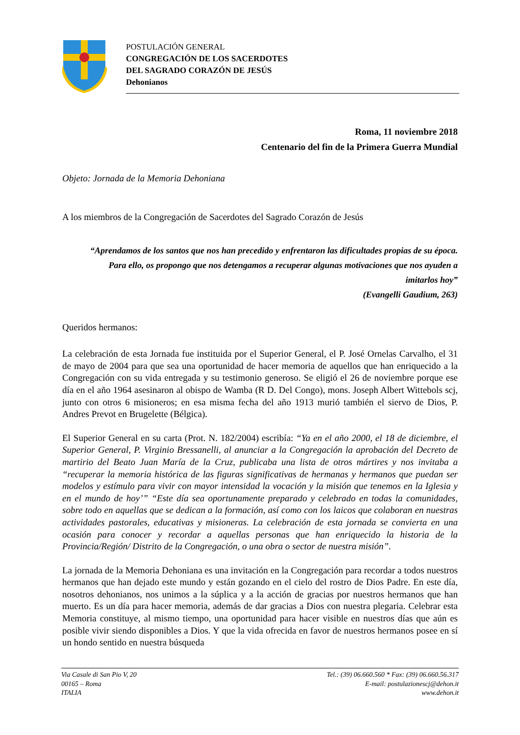POSTULACIÓN GENERAL
CONGREGACIÓN DE LOS SACERDOTES
DEL SAGRADO CORAZÓN DE JESÚS
Dehonianos
Roma, 11 noviembre 2018
Centenario del fin de la Primera Guerra Mundial
Objeto: Jornada de la Memoria Dehoniana
A los miembros de la Congregación de Sacerdotes del Sagrado Corazón de Jesús
“Aprendamos de los santos que nos han precedido y enfrentaron las dificultades propias de su época. Para ello, os propongo que nos detengamos a recuperar algunas motivaciones que nos ayuden a imitarlos hoy”
(Evangelli Gaudium, 263)
Queridos hermanos:
La celebración de esta Jornada fue instituida por el Superior General, el P. José Ornelas Carvalho, el 31 de mayo de 2004 para que sea una oportunidad de hacer memoria de aquellos que han enriquecido a la Congregación con su vida entregada y su testimonio generoso. Se eligió el 26 de noviembre porque ese día en el año 1964 asesinaron al obispo de Wamba (R D. Del Congo), mons. Joseph Albert Wittebols scj, junto con otros 6 misioneros; en esa misma fecha del año 1913 murió también el siervo de Dios, P. Andres Prevot en Brugelette (Bélgica).
El Superior General en su carta (Prot. N. 182/2004) escribía: “Ya en el año 2000, el 18 de diciembre, el Superior General, P. Virginio Bressanelli, al anunciar a la Congregación la aprobación del Decreto de martirio del Beato Juan María de la Cruz, publicaba una lista de otros mártires y nos invitaba a “recuperar la memoria histórica de las figuras significativas de hermanas y hermanos que puedan ser modelos y estímulo para vivir con mayor intensidad la vocación y la misión que tenemos en la Iglesia y en el mundo de hoy’” “Este día sea oportunamente preparado y celebrado en todas la comunidades, sobre todo en aquellas que se dedican a la formación, así como con los laicos que colaboran en nuestras actividades pastorales, educativas y misioneras. La celebración de esta jornada se convierta en una ocasión para conocer y recordar a aquellas personas que han enriquecido la historia de la Provincia/Región/ Distrito de la Congregación, o una obra o sector de nuestra misión”.
La jornada de la Memoria Dehoniana es una invitación en la Congregación para recordar a todos nuestros hermanos que han dejado este mundo y están gozando en el cielo del rostro de Dios Padre. En este día, nosotros dehonianos, nos unimos a la súplica y a la acción de gracias por nuestros hermanos que han muerto. Es un día para hacer memoria, además de dar gracias a Dios con nuestra plegaria. Celebrar esta Memoria constituye, al mismo tiempo, una oportunidad para hacer visible en nuestros días que aún es posible vivir siendo disponibles a Dios. Y que la vida ofrecida en favor de nuestros hermanos posee en sí un hondo sentido en nuestra búsqueda
Via Casale di San Pio V, 20
00165 – Roma
ITALIA
Tel.: (39) 06.660.560 * Fax: (39) 06.660.56.317
E-mail: postulazionescj@dehon.it
www.dehon.it